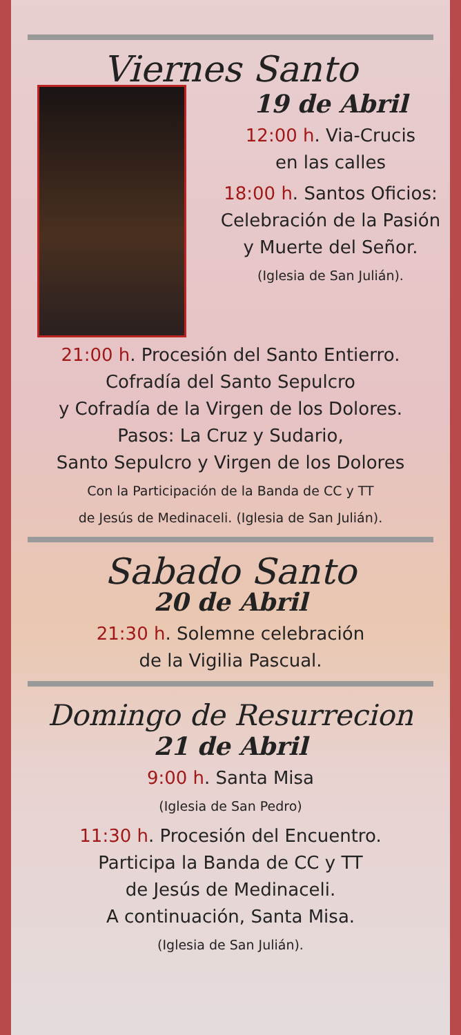Viernes Santo
19 de Abril
12:00 h. Via-Crucis
en las calles
18:00 h. Santos Oficios:
Celebración de la Pasión
y Muerte del Señor.
(Iglesia de San Julián).
21:00 h. Procesión del Santo Entierro.
Cofradía del Santo Sepulcro
y Cofradía de la Virgen de los Dolores.
Pasos: La Cruz y Sudario,
Santo Sepulcro y Virgen de los Dolores
Con la Participación de la Banda de CC y TT
de Jesús de Medinaceli. (Iglesia de San Julián).
Sabado Santo
20 de Abril
21:30 h. Solemne celebración
de la Vigilia Pascual.
Domingo de Resurrecion
21 de Abril
9:00 h. Santa Misa
(Iglesia de San Pedro)
11:30 h. Procesión del Encuentro.
Participa la Banda de CC y TT
de Jesús de Medinaceli.
A continuación, Santa Misa.
(Iglesia de San Julián).